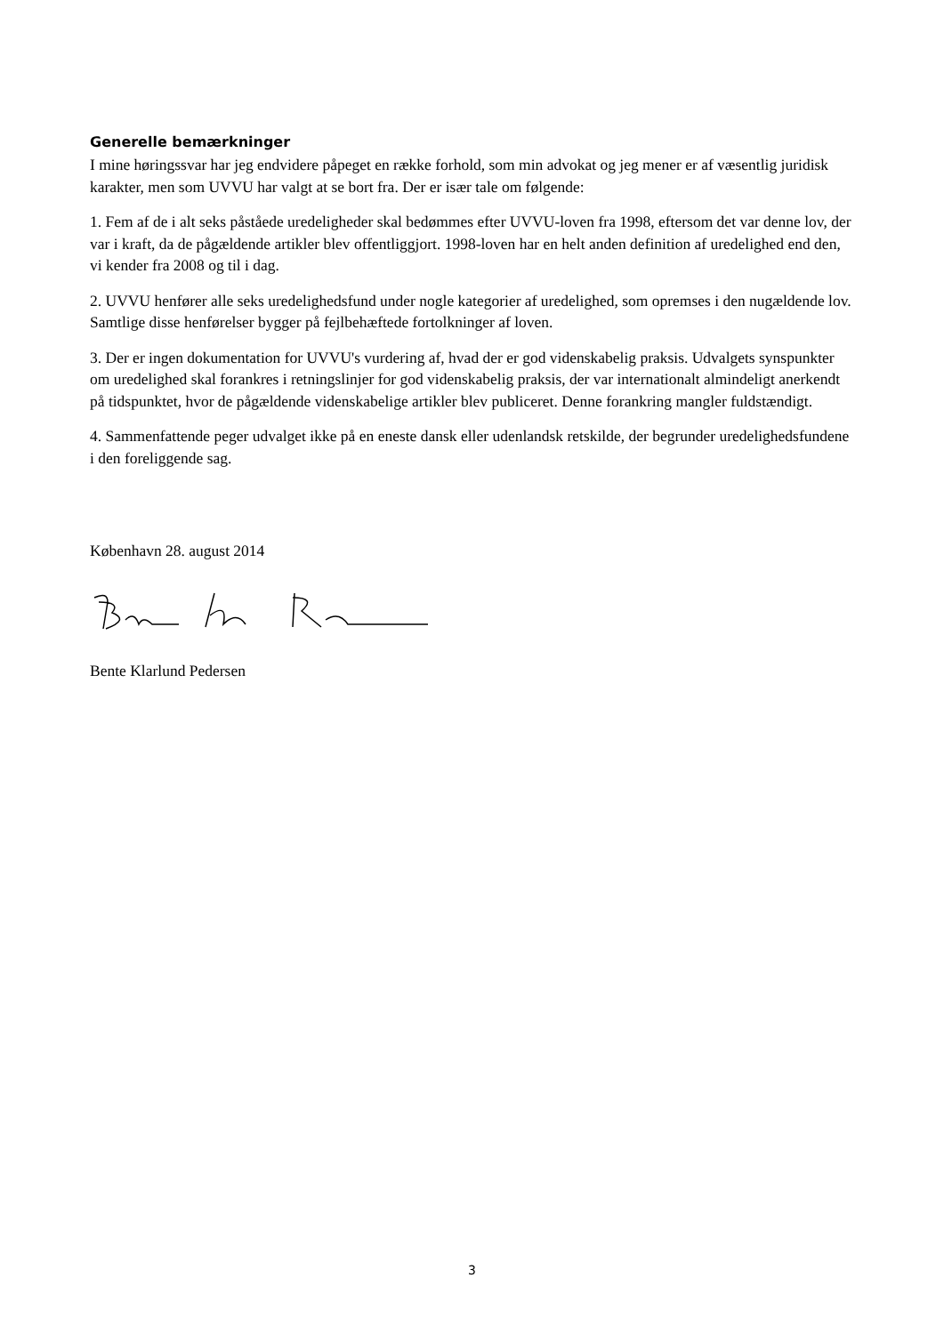Generelle bemærkninger
I mine høringssvar har jeg endvidere påpeget en række forhold, som min advokat og jeg mener er af væsentlig juridisk karakter, men som UVVU har valgt at se bort fra. Der er især tale om følgende:
1. Fem af de i alt seks påståede uredeligheder skal bedømmes efter UVVU-loven fra 1998, eftersom det var denne lov, der var i kraft, da de pågældende artikler blev offentliggjort. 1998-loven har en helt anden definition af uredelighed end den, vi kender fra 2008 og til i dag.
2. UVVU henfører alle seks uredelighedsfund under nogle kategorier af uredelighed, som opremses i den nugældende lov. Samtlige disse henførelser bygger på fejlbehæftede fortolkninger af loven.
3. Der er ingen dokumentation for UVVU's vurdering af, hvad der er god videnskabelig praksis. Udvalgets synspunkter om uredelighed skal forankres i retningslinjer for god videnskabelig praksis, der var internationalt almindeligt anerkendt på tidspunktet, hvor de pågældende videnskabelige artikler blev publiceret. Denne forankring mangler fuldstændigt.
4. Sammenfattende peger udvalget ikke på en eneste dansk eller udenlandsk retskilde, der begrunder uredelighedsfundene i den foreliggende sag.
København 28. august 2014
Bente Klarlund Pedersen
3